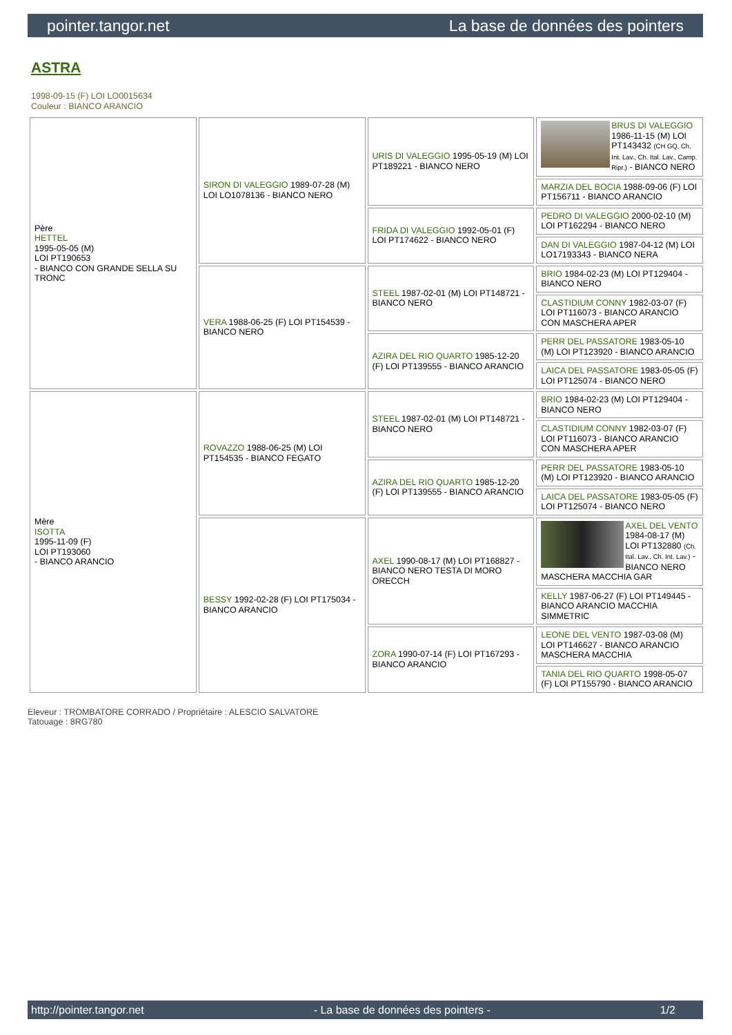pointer.tangor.net La base de données des pointers
ASTRA
1998-09-15 (F) LOI LO0015634
Couleur : BIANCO ARANCIO
| Père HETTEL 1995-05-05 (M) LOI PT190653 - BIANCO CON GRANDE SELLA SU TRONC | SIRON DI VALEGGIO 1989-07-28 (M) LOI LO1078136 - BIANCO NERO | URIS DI VALEGGIO 1995-05-19 (M) LOI PT189221 - BIANCO NERO | BRUS DI VALEGGIO 1986-11-15 (M) LOI PT143432 (CH GQ, Ch. Int. Lav., Ch. Ital. Lav., Camp. Ripr.) - BIANCO NERO |
| | | | MARZIA DEL BOCIA 1988-09-06 (F) LOI PT156711 - BIANCO ARANCIO |
| | | FRIDA DI VALEGGIO 1992-05-01 (F) LOI PT174622 - BIANCO NERO | PEDRO DI VALEGGIO 2000-02-10 (M) LOI PT162294 - BIANCO NERO |
| | | | DAN DI VALEGGIO 1987-04-12 (M) LOI LO17193343 - BIANCO NERA |
| | VERA 1988-06-25 (F) LOI PT154539 - BIANCO NERO | STEEL 1987-02-01 (M) LOI PT148721 - BIANCO NERO | BRIO 1984-02-23 (M) LOI PT129404 - BIANCO NERO |
| | | | CLASTIDIUM CONNY 1982-03-07 (F) LOI PT116073 - BIANCO ARANCIO CON MASCHERA APER |
| | | AZIRA DEL RIO QUARTO 1985-12-20 (F) LOI PT139555 - BIANCO ARANCIO | PERR DEL PASSATORE 1983-05-10 (M) LOI PT123920 - BIANCO ARANCIO |
| | | | LAICA DEL PASSATORE 1983-05-05 (F) LOI PT125074 - BIANCO NERO |
| Mère ISOTTA 1995-11-09 (F) LOI PT193060 - BIANCO ARANCIO | ROVAZZO 1988-06-25 (M) LOI PT154535 - BIANCO FEGATO | STEEL 1987-02-01 (M) LOI PT148721 - BIANCO NERO | BRIO 1984-02-23 (M) LOI PT129404 - BIANCO NERO |
| | | | CLASTIDIUM CONNY 1982-03-07 (F) LOI PT116073 - BIANCO ARANCIO CON MASCHERA APER |
| | | AZIRA DEL RIO QUARTO 1985-12-20 (F) LOI PT139555 - BIANCO ARANCIO | PERR DEL PASSATORE 1983-05-10 (M) LOI PT123920 - BIANCO ARANCIO |
| | | | LAICA DEL PASSATORE 1983-05-05 (F) LOI PT125074 - BIANCO NERO |
| | BESSY 1992-02-28 (F) LOI PT175034 - BIANCO ARANCIO | AXEL 1990-08-17 (M) LOI PT168827 - BIANCO NERO TESTA DI MORO ORECCH | AXEL DEL VENTO 1984-08-17 (M) LOI PT132880 (Ch. Ital. Lav., Ch. Int. Lav.) - BIANCO NERO MASCHERA MACCHIA GAR |
| | | | KELLY 1987-06-27 (F) LOI PT149445 - BIANCO ARANCIO MACCHIA SIMMETRIC |
| | | ZORA 1990-07-14 (F) LOI PT167293 - BIANCO ARANCIO | LEONE DEL VENTO 1987-03-08 (M) LOI PT146627 - BIANCO ARANCIO MASCHERA MACCHIA |
| | | | TANIA DEL RIO QUARTO 1998-05-07 (F) LOI PT155790 - BIANCO ARANCIO |
Eleveur : TROMBATORE CORRADO / Propriétaire : ALESCIO SALVATORE
Tatouage : 8RG780
http://pointer.tangor.net - La base de données des pointers - 1/2